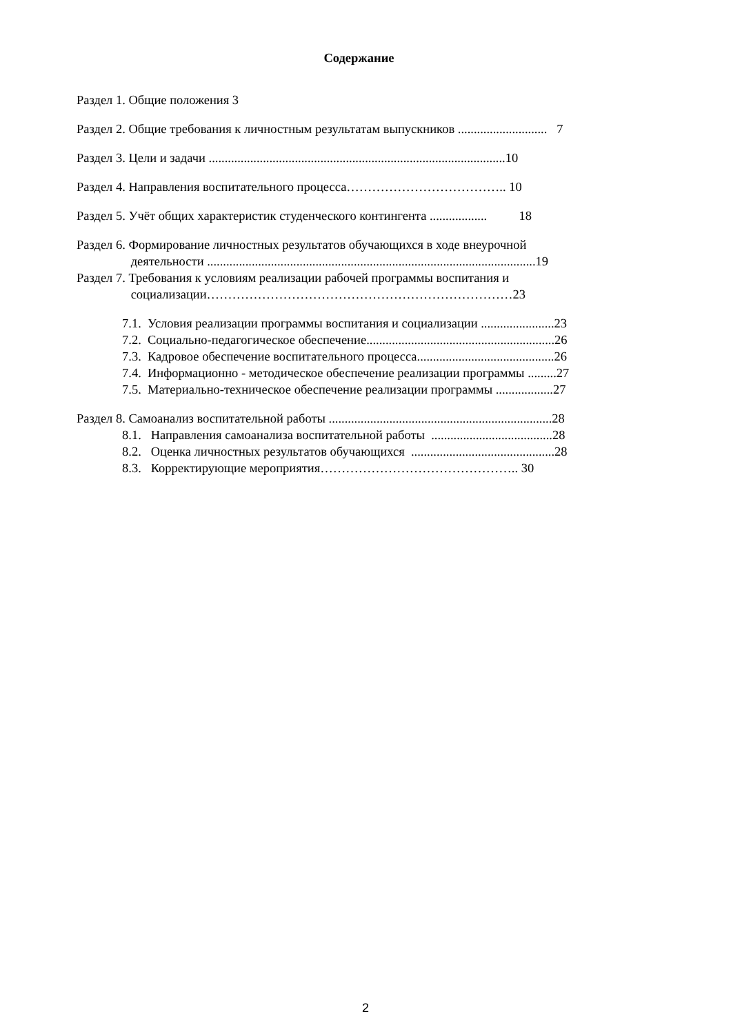Содержание
Раздел 1. Общие положения 3
Раздел 2. Общие требования к личностным результатам выпускников ............................ 7
Раздел 3. Цели и задачи .............................................................................................10
Раздел 4. Направления воспитательного процесса……………………………….. 10
Раздел 5. Учёт общих характеристик студенческого контингента .................. 18
Раздел 6. Формирование личностных результатов обучающихся в ходе внеурочной
деятельности .......................................................................................................19
Раздел 7. Требования к условиям реализации рабочей программы воспитания и
социализации………………………………………………………………23
7.1. Условия реализации программы воспитания и социализации .......................23
7.2. Социально-педагогическое обеспечение...........................................................26
7.3. Кадровое обеспечение воспитательного процесса...........................................26
7.4. Информационно - методическое обеспечение реализации программы .........27
7.5. Материально-техническое обеспечение реализации программы ..................27
Раздел 8. Самоанализ воспитательной работы ......................................................................28
8.1. Направления самоанализа воспитательной работы ......................................28
8.2. Оценка личностных результатов обучающихся .............................................28
8.3. Корректирующие мероприятия……………………………………….. 30
2